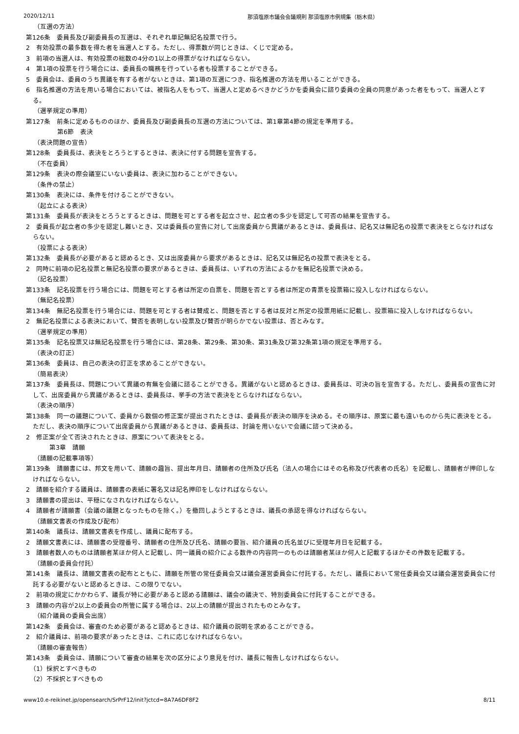2020/12/11 那須塩原市議会会議規則 那須塩原市例規集（栃木県）
（互選の方法）
第126条　委員長及び副委員長の互選は、それぞれ単記無記名投票で行う。
2　有効投票の最多数を得た者を当選人とする。ただし、得票数が同じときは、くじで定める。
3　前項の当選人は、有効投票の総数の4分の1以上の得票がなければならない。
4　第1項の投票を行う場合には、委員長の職務を行っている者も投票することができる。
5　委員会は、委員のうち異議を有する者がないときは、第1項の互選につき、指名推選の方法を用いることができる。
6　指名推選の方法を用いる場合においては、被指名人をもって、当選人と定めるべきかどうかを委員会に諮り委員の全員の同意があった者をもって、当選人とする。
（選挙規定の準用）
第127条　前条に定めるもののほか、委員長及び副委員長の互選の方法については、第1章第4節の規定を準用する。
第6節　表決
（表決問題の宣告）
第128条　委員長は、表決をとろうとするときは、表決に付する問題を宣告する。
（不在委員）
第129条　表決の際会議室にいない委員は、表決に加わることができない。
（条件の禁止）
第130条　表決には、条件を付けることができない。
（起立による表決）
第131条　委員長が表決をとろうとするときは、問題を可とする者を起立させ、起立者の多少を認定して可否の結果を宣告する。
2　委員長が起立者の多少を認定し難いとき、又は委員長の宣告に対して出席委員から異議があるときは、委員長は、記名又は無記名の投票で表決をとらなければならない。
（投票による表決）
第132条　委員長が必要があると認めるとき、又は出席委員から要求があるときは、記名又は無記名の投票で表決をとる。
2　同時に前項の記名投票と無記名投票の要求があるときは、委員長は、いずれの方法によるかを無記名投票で決める。
（記名投票）
第133条　記名投票を行う場合には、問題を可とする者は所定の白票を、問題を否とする者は所定の青票を投票箱に投入しなければならない。
（無記名投票）
第134条　無記名投票を行う場合には、問題を可とする者は賛成と、問題を否とする者は反対と所定の投票用紙に記載し、投票箱に投入しなければならない。
2　無記名投票による表決において、賛否を表明しない投票及び賛否が明らかでない投票は、否とみなす。
（選挙規定の準用）
第135条　記名投票又は無記名投票を行う場合には、第28条、第29条、第30条、第31条及び第32条第1項の規定を準用する。
（表決の訂正）
第136条　委員は、自己の表決の訂正を求めることができない。
（簡易表決）
第137条　委員長は、問題について異議の有無を会議に諮ることができる。異議がないと認めるときは、委員長は、可決の旨を宣告する。ただし、委員長の宣告に対して、出席委員から異議があるときは、委員長は、挙手の方法で表決をとらなければならない。
（表決の順序）
第138条　同一の議題について、委員から数個の修正案が提出されたときは、委員長が表決の順序を決める。その順序は、原案に最も遠いものから先に表決をとる。ただし、表決の順序について出席委員から異議があるときは、委員長は、討論を用いないで会議に諮って決める。
2　修正案が全て否決されたときは、原案について表決をとる。
第3章　請願
（請願の記載事項等）
第139条　請願書には、邦文を用いて、請願の趣旨、提出年月日、請願者の住所及び氏名（法人の場合にはその名称及び代表者の氏名）を記載し、請願者が押印しなければならない。
2　請願を紹介する議員は、請願書の表紙に署名又は記名押印をしなければならない。
3　請願書の提出は、平穏になされなければならない。
4　請願者が請願書（会議の議題となったものを除く。）を撤回しようとするときは、議長の承認を得なければならない。
（請願文書表の作成及び配布）
第140条　議長は、請願文書表を作成し、議員に配布する。
2　請願文書表には、請願書の受理番号、請願者の住所及び氏名、請願の要旨、紹介議員の氏名並びに受理年月日を記載する。
3　請願者数人のものは請願者某ほか何人と記載し、同一議員の紹介による数件の内容同一のものは請願者某ほか何人と記載するほかその件数を記載する。
（請願の委員会付託）
第141条　議長は、請願文書表の配布とともに、請願を所管の常任委員会又は議会運営委員会に付託する。ただし、議長において常任委員会又は議会運営委員会に付託する必要がないと認めるときは、この限りでない。
2　前項の規定にかかわらず、議長が特に必要があると認める請願は、議会の議決で、特別委員会に付託することができる。
3　請願の内容が2以上の委員会の所管に属する場合は、2以上の請願が提出されたものとみなす。
（紹介議員の委員会出席）
第142条　委員会は、審査のため必要があると認めるときは、紹介議員の説明を求めることができる。
2　紹介議員は、前項の要求があったときは、これに応じなければならない。
（請願の審査報告）
第143条　委員会は、請願について審査の結果を次の区分により意見を付け、議長に報告しなければならない。
（1）採択とすべきもの
（2）不採択とすべきもの
www10.e-reikinet.jp/opensearch/SrPrF12/init?jctcd=8A7A6DF8F2 8/11